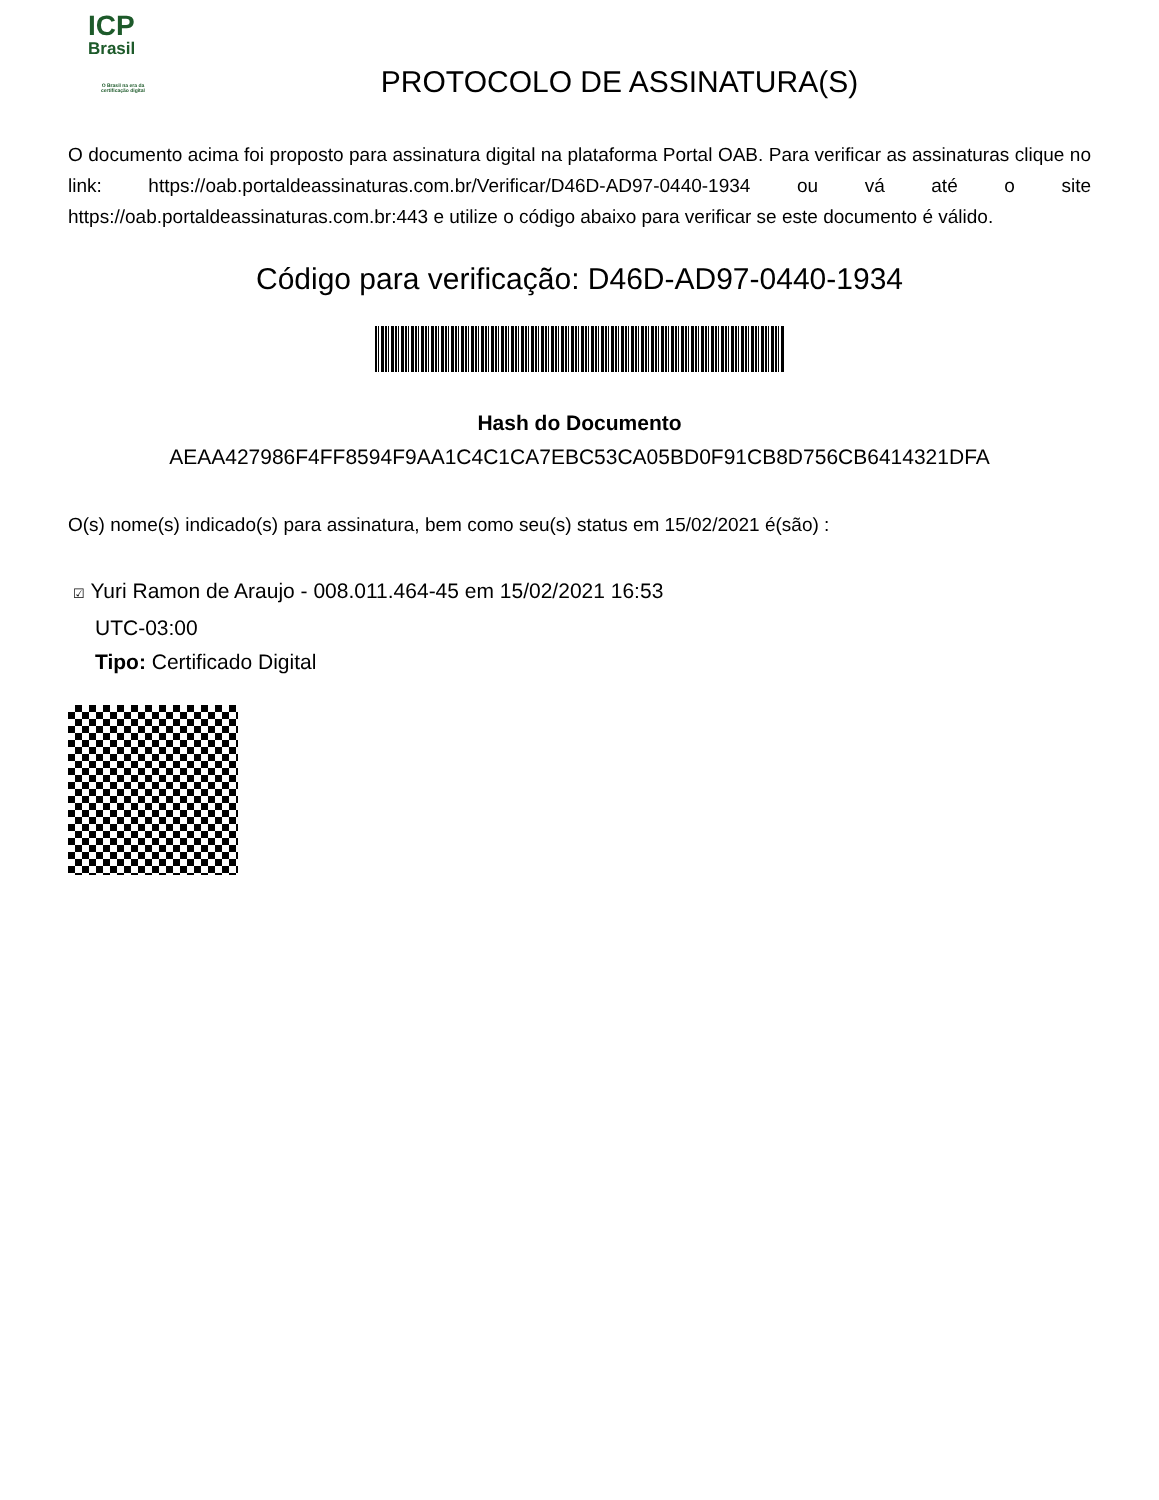ICP
Brasil
O Brasil na era da certificação digital
PROTOCOLO DE ASSINATURA(S)
O documento acima foi proposto para assinatura digital na plataforma Portal OAB. Para verificar as assinaturas clique no link: https://oab.portaldeassinaturas.com.br/Verificar/D46D-AD97-0440-1934 ou vá até o site https://oab.portaldeassinaturas.com.br:443 e utilize o código abaixo para verificar se este documento é válido.
Código para verificação: D46D-AD97-0440-1934
Hash do Documento
AEAA427986F4FF8594F9AA1C4C1CA7EBC53CA05BD0F91CB8D756CB6414321DFA
O(s) nome(s) indicado(s) para assinatura, bem como seu(s) status em 15/02/2021 é(são) :
☑ Yuri Ramon de Araujo - 008.011.464-45 em 15/02/2021 16:53
UTC-03:00
Tipo: Certificado Digital